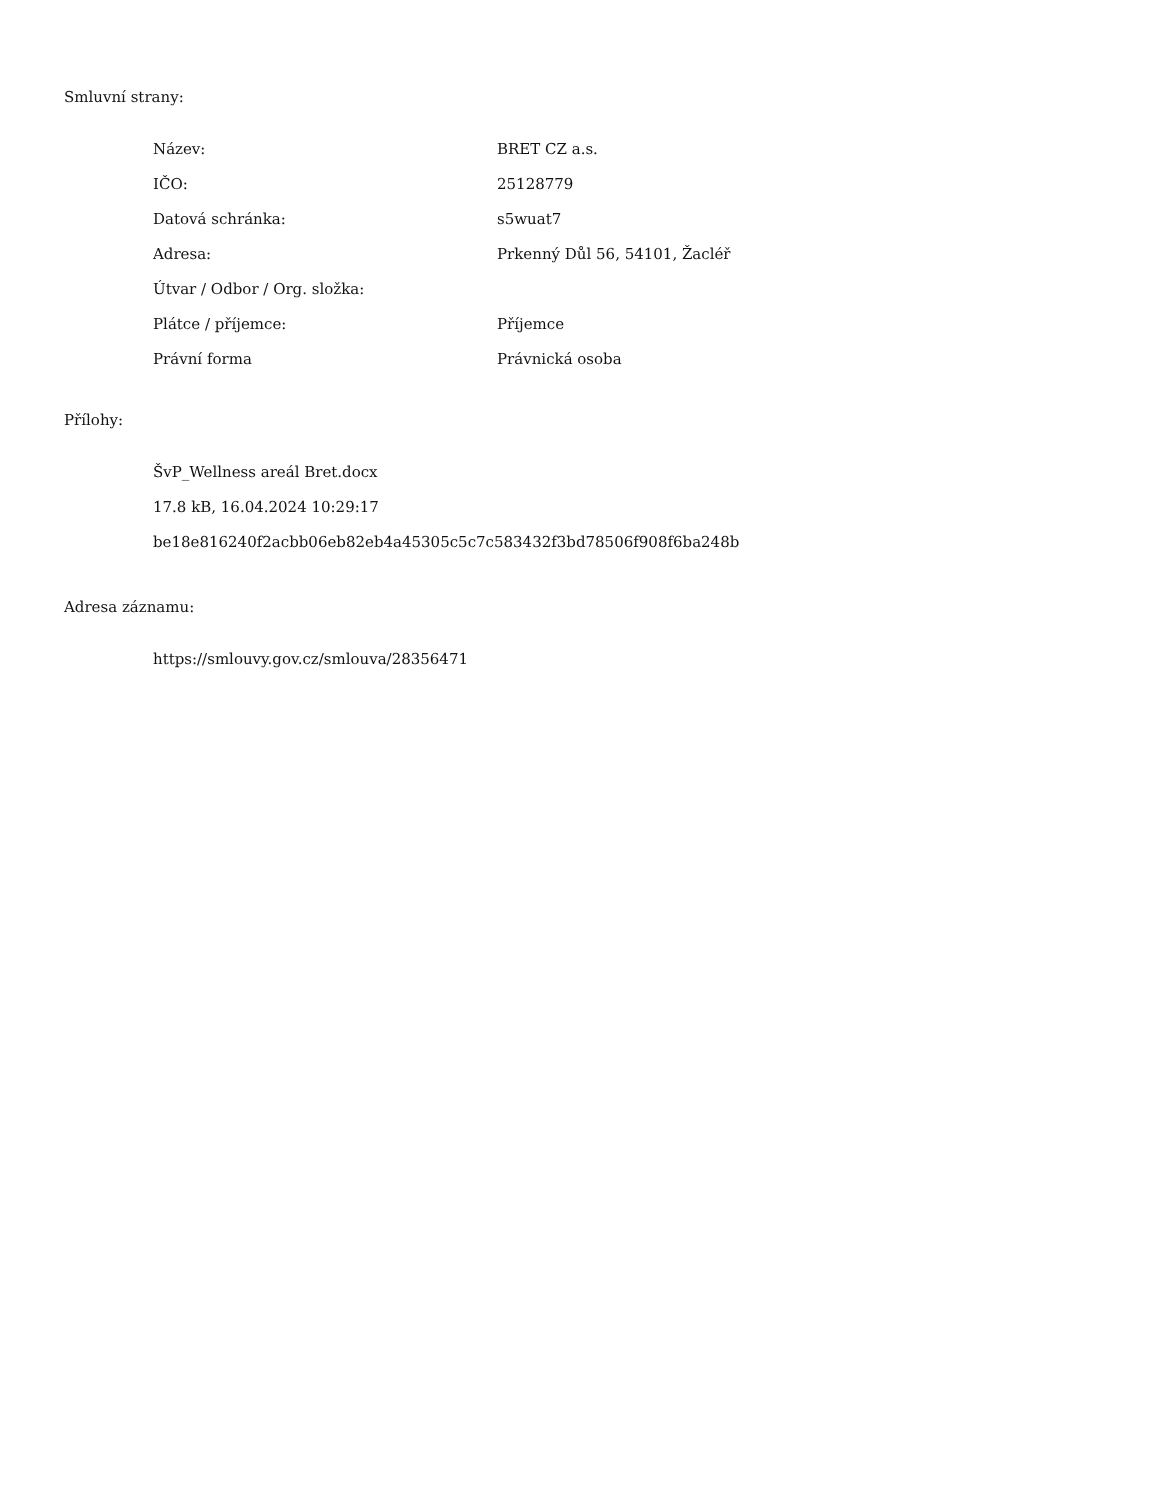Smluvní strany:
| Název: | BRET CZ a.s. |
| IČO: | 25128779 |
| Datová schránka: | s5wuat7 |
| Adresa: | Prkenný Důl 56, 54101, Žacléř |
| Útvar / Odbor / Org. složka: | |
| Plátce / příjemce: | Příjemce |
| Právní forma | Právnická osoba |
Přílohy:
ŠvP_Wellness areál Bret.docx
17.8 kB, 16.04.2024 10:29:17
be18e816240f2acbb06eb82eb4a45305c5c7c583432f3bd78506f908f6ba248b
Adresa záznamu:
https://smlouvy.gov.cz/smlouva/28356471